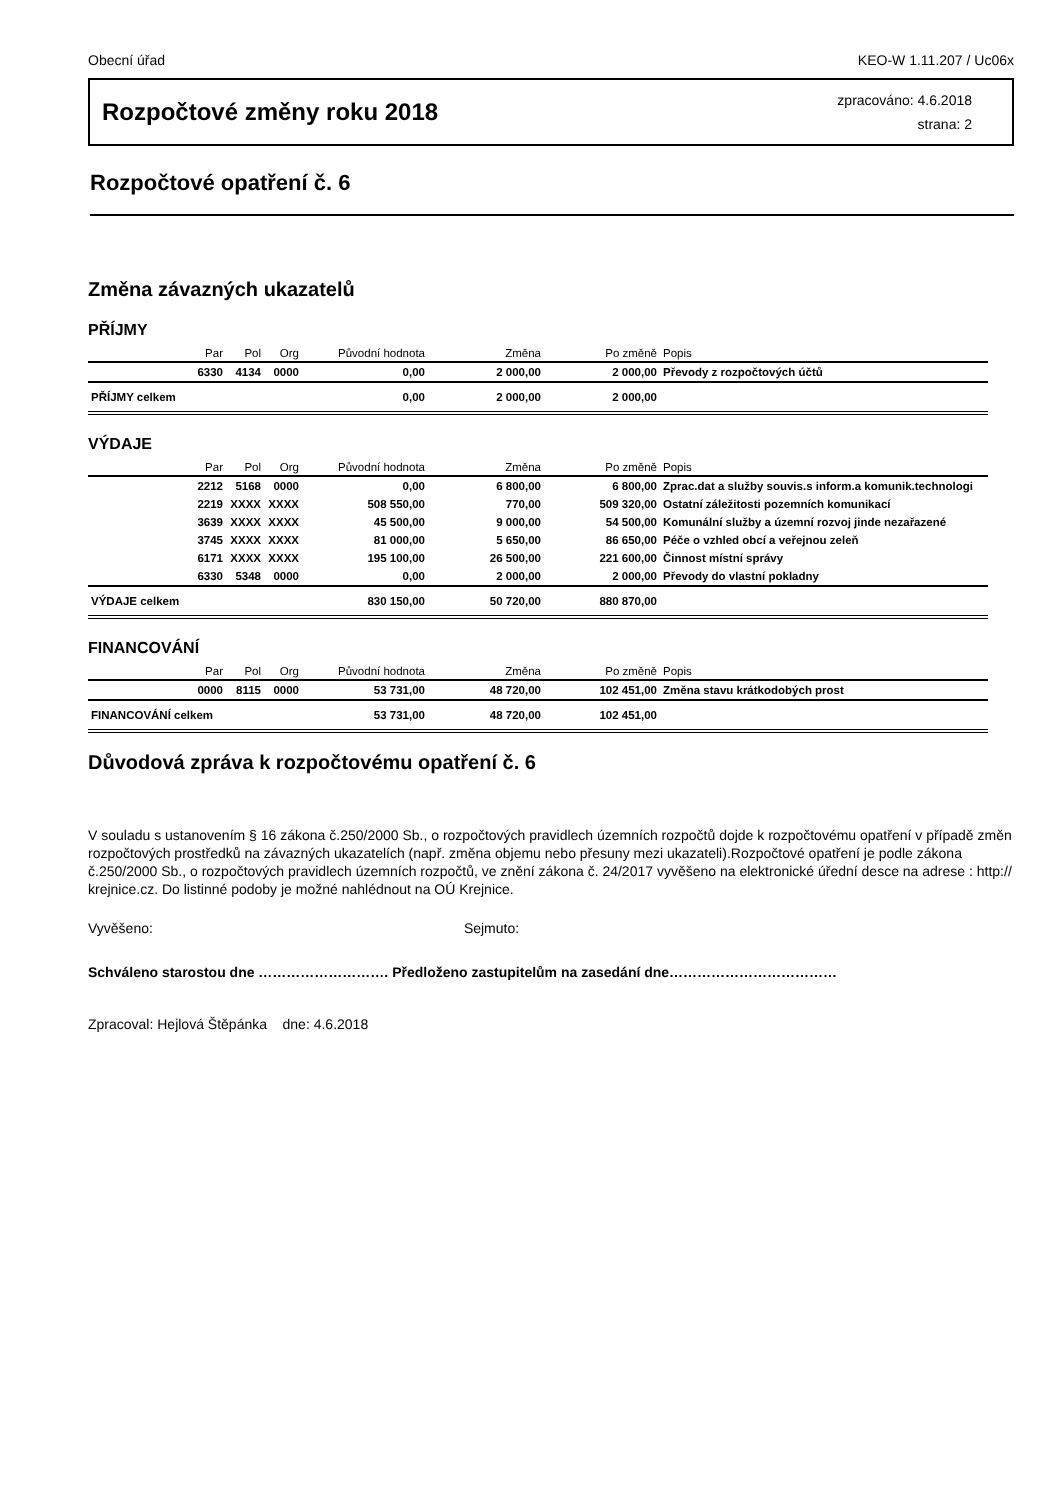Obecní úřad KEO-W 1.11.207 / Uc06x
Rozpočtové změny roku 2018
zpracováno: 4.6.2018
strana: 2
Rozpočtové opatření č. 6
Změna závazných ukazatelů
PŘÍJMY
| | Par | Pol | Org | Původní hodnota | Změna | Po změně | Popis |
| --- | --- | --- | --- | --- | --- | --- | --- |
| | 6330 | 4134 | 0000 | 0,00 | 2 000,00 | 2 000,00 | Převody z rozpočtových účtů |
| PŘÍJMY celkem | | | | 0,00 | 2 000,00 | 2 000,00 | |
VÝDAJE
| | Par | Pol | Org | Původní hodnota | Změna | Po změně | Popis |
| --- | --- | --- | --- | --- | --- | --- | --- |
| | 2212 | 5168 | 0000 | 0,00 | 6 800,00 | 6 800,00 | Zprac.dat a služby souvis.s inform.a komunik.technologi |
| | 2219 | XXXX | XXXX | 508 550,00 | 770,00 | 509 320,00 | Ostatní záležitosti pozemních komunikací |
| | 3639 | XXXX | XXXX | 45 500,00 | 9 000,00 | 54 500,00 | Komunální služby a územní rozvoj jinde nezařazené |
| | 3745 | XXXX | XXXX | 81 000,00 | 5 650,00 | 86 650,00 | Péče o vzhled obcí a veřejnou zeleň |
| | 6171 | XXXX | XXXX | 195 100,00 | 26 500,00 | 221 600,00 | Činnost místní správy |
| | 6330 | 5348 | 0000 | 0,00 | 2 000,00 | 2 000,00 | Převody do vlastní pokladny |
| VÝDAJE celkem | | | | 830 150,00 | 50 720,00 | 880 870,00 | |
FINANCOVÁNÍ
| | Par | Pol | Org | Původní hodnota | Změna | Po změně | Popis |
| --- | --- | --- | --- | --- | --- | --- | --- |
| | 0000 | 8115 | 0000 | 53 731,00 | 48 720,00 | 102 451,00 | Změna stavu krátkodobých prost |
| FINANCOVÁNÍ celkem | | | | 53 731,00 | 48 720,00 | 102 451,00 | |
Důvodová zpráva k rozpočtovému opatření č. 6
V souladu s ustanovením § 16 zákona č.250/2000 Sb., o rozpočtových pravidlech územních rozpočtů dojde k rozpočtovému opatření v případě změn rozpočtových prostředků na závazných ukazatelích (např. změna objemu nebo přesuny mezi ukazateli).Rozpočtové opatření je podle zákona č.250/2000 Sb., o rozpočtových pravidlech územních rozpočtů, ve znění zákona č. 24/2017 vyvěšeno na elektronické úřední desce na adrese : http:// krejnice.cz. Do listinné podoby je možné nahlédnout na OÚ Krejnice.
Vyvěšeno: Sejmuto:
Schváleno starostou dne ………………………. Předloženo zastupitelům na zasedání dne………………………………
Zpracoval: Hejlová Štěpánka dne: 4.6.2018